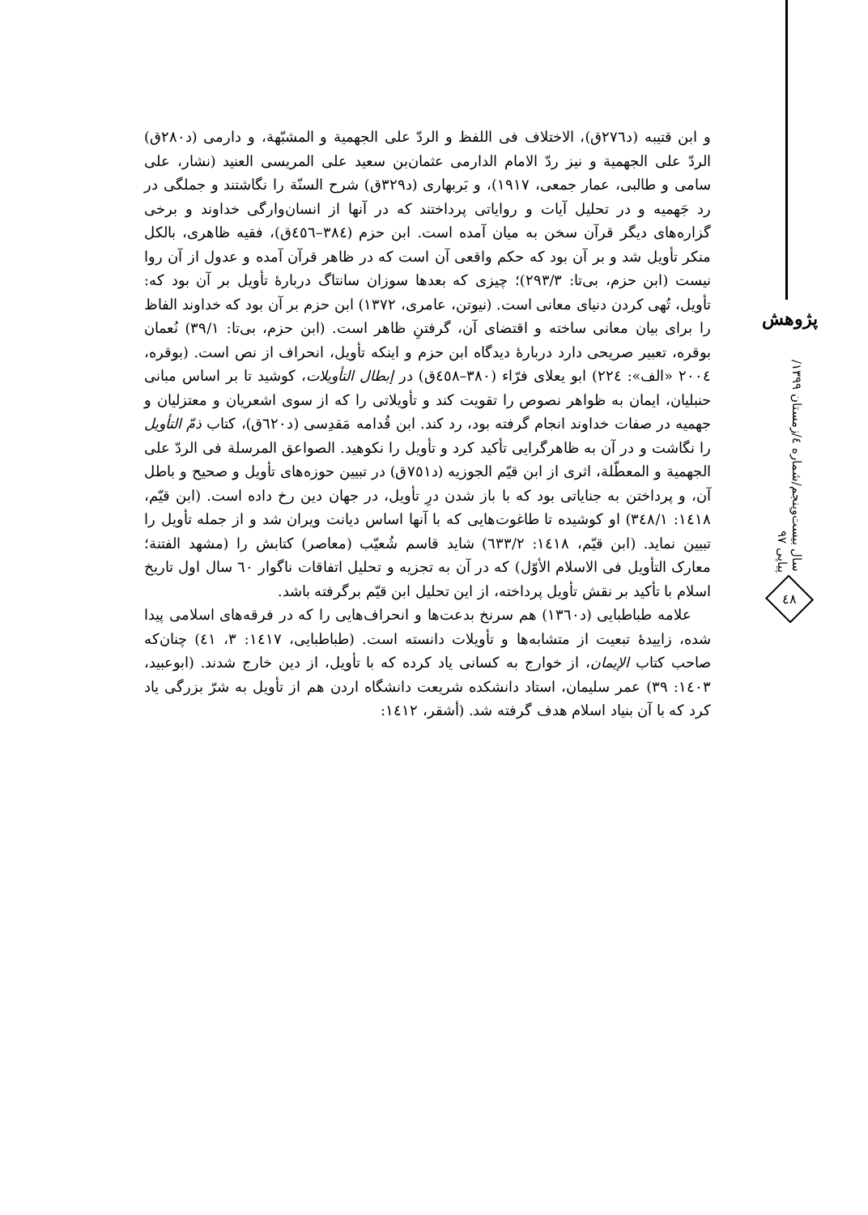پژوهش
سال بیست‌وپنجم/شماره ٤/زمستان ١٣٩٩/پیاپی ٩٧
٤٨
و ابن قتیبه (د٢٧٦ق)، الاختلاف فی اللفظ و الردّ علی الجهمیة و المشبّهة، و دارمی (د٢٨٠ق) الردّ علی الجهمیة و نیز ردّ الامام الدارمی عثمان‌بن سعید علی المریسی العنید (نشار، علی سامی و طالبی، عمار جمعی، ١٩١٧)، و بَربهاری (د٣٢٩ق) شرح السنّة را نگاشتند و جملگی در رد جَهمیه و در تحلیل آیات و روایاتی پرداختند که در آنها از انسان‌وارگی خداوند و برخی گزاره‌های دیگر قرآن سخن به میان آمده است. ابن حزم (٣٨٤–٤٥٦ق)، فقیه ظاهری، بالکل منکر تأویل شد و بر آن بود که حکم واقعی آن است که در ظاهر قرآن آمده و عدول از آن روا نیست (ابن حزم، بی‌تا: ٢٩٣/٣)؛ چیزی که بعدها سوزان سانتاگ دربارهٔ تأویل بر آن بود که: تأویل، تُهی کردن دنیای معانی است. (نیوتن، عامری، ١٣٧٢) ابن حزم بر آن بود که خداوند الفاظ را برای بیان معانی ساخته و اقتضای آن، گرفتنِ ظاهر است. (ابن حزم، بی‌تا: ٣٩/١) نُعمان بوقره، تعبیر صریحی دارد دربارهٔ دیدگاه ابن حزم و اینکه تأویل، انحراف از نص است. (بوقره، ٢٠٠٤ «الف»: ٢٢٤) ابو یعلای فرّاء (٣٨٠–٤٥٨ق) در إبطال التأویلات، کوشید تا بر اساس مبانی حنبلیان، ایمان به ظواهر نصوص را تقویت کند و تأویلاتی را که از سوی اشعریان و معتزلیان و جهمیه در صفات خداوند انجام گرفته بود، رد کند. ابن قُدامه مَقدِسی (د٦٢٠ق)، کتاب ذمّ التأویل را نگاشت و در آن به ظاهرگرایی تأکید کرد و تأویل را نکوهید. الصواعق المرسلة فی الردّ علی الجهمیة و المعطّلة، اثری از ابن قیّم الجوزیه (د٧٥١ق) در تبیین حوزه‌های تأویل و صحیح و باطل آن، و پرداختن به جنایاتی بود که با باز شدن درِ تأویل، در جهان دین رخ داده است. (ابن قیّم، ١٤١٨: ٣٤٨/١) او کوشیده تا طاغوت‌هایی که با آنها اساس دیانت ویران شد و از جمله تأویل را تبیین نماید. (ابن قیّم، ١٤١٨: ٦٣٣/٢) شاید قاسم شُعیّب (معاصر) کتابش را (مشهد الفتنة؛ معارک التأویل فی الاسلام الأوّل) که در آن به تجزیه و تحلیل اتفاقات ناگوار ٦٠ سال اول تاریخ اسلام با تأکید بر نقش تأویل پرداخته، از این تحلیل ابن قیّم برگرفته باشد.
علامه طباطبایی (د١٣٦٠) هم سرنخ بدعت‌ها و انحراف‌هایی را که در فرقه‌های اسلامی پیدا شده، زاییدهٔ تبعیت از متشابه‌ها و تأویلات دانسته است. (طباطبایی، ١٤١٧: ٣، ٤١) چنان‌که صاحب کتاب الإیمان، از خوارج به کسانی یاد کرده که با تأویل، از دین خارج شدند. (ابوعبید، ١٤٠٣: ٣٩) عمر سلیمان، استاد دانشکده شریعت دانشگاه اردن هم از تأویل به شرّ بزرگی یاد کرد که با آن بنیاد اسلام هدف گرفته شد. (أشقر، ١٤١٢: